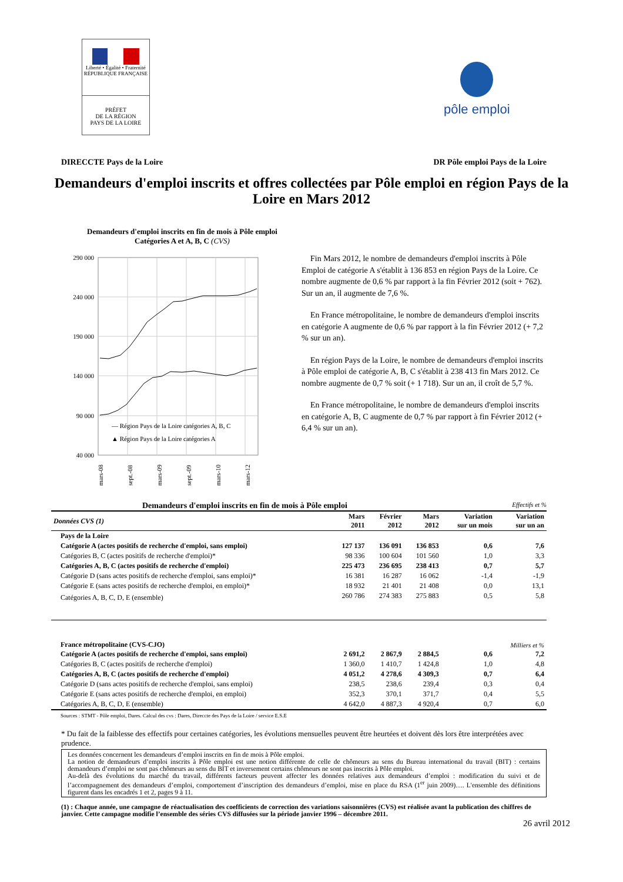Liberté • Égalité • Fraternité
RÉPUBLIQUE FRANÇAISE
PRÉFET
DE LA RÉGION
PAYS DE LA LOIRE
pôle emploi
DIRECCTE Pays de la Loire DR Pôle emploi Pays de la Loire
Demandeurs d'emploi inscrits et offres collectées par Pôle emploi en région Pays de la Loire en Mars 2012
Demandeurs d'emploi inscrits en fin de mois à Pôle emploi
Catégories A et A, B, C (CVS)
290 000
240 000
190 000
140 000
90 000
40 000
— Région Pays de la Loire catégories A, B, C
▲ Région Pays de la Loire catégories A
mars-08
sept.-08
mars-09
sept.-09
mars-10
mars-12
Fin Mars 2012, le nombre de demandeurs d'emploi inscrits à Pôle Emploi de catégorie A s'établit à 136 853 en région Pays de la Loire. Ce nombre augmente de 0,6 % par rapport à la fin Février 2012 (soit + 762). Sur un an, il augmente de 7,6 %.
En France métropolitaine, le nombre de demandeurs d'emploi inscrits en catégorie A augmente de 0,6 % par rapport à la fin Février 2012 (+ 7,2 % sur un an).
En région Pays de la Loire, le nombre de demandeurs d'emploi inscrits à Pôle emploi de catégorie A, B, C s'établit à 238 413 fin Mars 2012. Ce nombre augmente de 0,7 % soit (+ 1 718). Sur un an, il croît de 5,7 %.
En France métropolitaine, le nombre de demandeurs d'emploi inscrits en catégorie A, B, C augmente de 0,7 % par rapport à fin Février 2012 (+ 6,4 % sur un an).
Demandeurs d'emploi inscrits en fin de mois à Pôle emploi Effectifs et %
| Données CVS (1) | Mars 2011 | Février 2012 | Mars 2012 | Variation sur un mois | Variation sur un an |
| --- | --- | --- | --- | --- | --- |
| Pays de la Loire | | | | | |
| Catégorie A (actes positifs de recherche d'emploi, sans emploi) | 127 137 | 136 091 | 136 853 | 0,6 | 7,6 |
| Catégories B, C (actes positifs de recherche d'emploi)* | 98 336 | 100 604 | 101 560 | 1,0 | 3,3 |
| Catégories A, B, C (actes positifs de recherche d'emploi) | 225 473 | 236 695 | 238 413 | 0,7 | 5,7 |
| Catégorie D (sans actes positifs de recherche d'emploi, sans emploi)* | 16 381 | 16 287 | 16 062 | -1,4 | -1,9 |
| Catégorie E (sans actes positifs de recherche d'emploi, en emploi)* | 18 932 | 21 401 | 21 408 | 0,0 | 13,1 |
| Catégories A, B, C, D, E (ensemble) | 260 786 | 274 383 | 275 883 | 0,5 | 5,8 |
| France métropolitaine (CVS-CJO) | | | | | Milliers et % |
| Catégorie A (actes positifs de recherche d'emploi, sans emploi) | 2 691,2 | 2 867,9 | 2 884,5 | 0,6 | 7,2 |
| Catégories B, C (actes positifs de recherche d'emploi) | 1 360,0 | 1 410,7 | 1 424,8 | 1,0 | 4,8 |
| Catégories A, B, C (actes positifs de recherche d'emploi) | 4 051,2 | 4 278,6 | 4 309,3 | 0,7 | 6,4 |
| Catégorie D (sans actes positifs de recherche d'emploi, sans emploi) | 238,5 | 238,6 | 239,4 | 0,3 | 0,4 |
| Catégorie E (sans actes positifs de recherche d'emploi, en emploi) | 352,3 | 370,1 | 371,7 | 0,4 | 5,5 |
| Catégories A, B, C, D, E (ensemble) | 4 642,0 | 4 887,3 | 4 920,4 | 0,7 | 6,0 |
Sources : STMT - Pôle emploi, Dares. Calcul des cvs : Dares, Direccte des Pays de la Loire / service E.S.E
* Du fait de la faiblesse des effectifs pour certaines catégories, les évolutions mensuelles peuvent être heurtées et doivent dès lors être interprétées avec prudence.
Les données concernent les demandeurs d’emploi inscrits en fin de mois à Pôle emploi.
La notion de demandeurs d’emploi inscrits à Pôle emploi est une notion différente de celle de chômeurs au sens du Bureau international du travail (BIT) : certains demandeurs d’emploi ne sont pas chômeurs au sens du BIT et inversement certains chômeurs ne sont pas inscrits à Pôle emploi.
Au-delà des évolutions du marché du travail, différents facteurs peuvent affecter les données relatives aux demandeurs d’emploi : modification du suivi et de l’accompagnement des demandeurs d’emploi, comportement d’inscription des demandeurs d’emploi, mise en place du RSA (1<sup>er</sup> juin 2009)…. L'ensemble des définitions figurent dans les encadrés 1 et 2, pages 9 à 11.
(1) : Chaque année, une campagne de réactualisation des coefficients de correction des variations saisonnières (CVS) est réalisée avant la publication des chiffres de janvier. Cette campagne modifie l’ensemble des séries CVS diffusées sur la période janvier 1996 – décembre 2011.
26 avril 2012